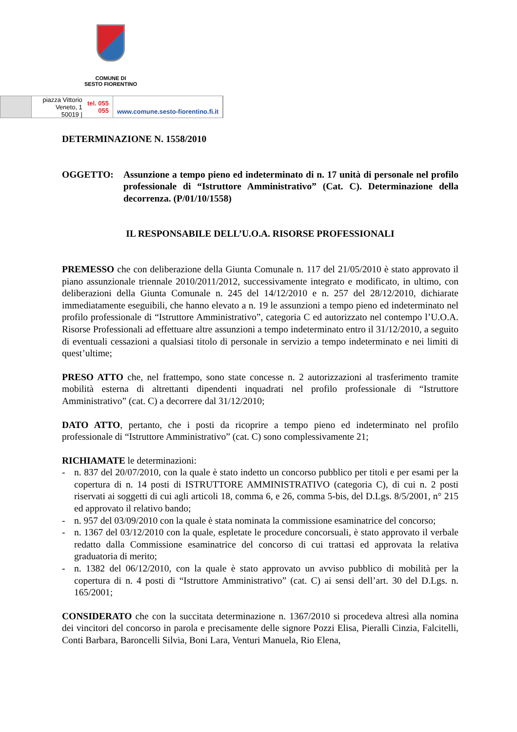COMUNE DI
SESTO FIORENTINO
piazza Vittorio Veneto, 1
50019 | tel. 055 055
www.comune.sesto-fiorentino.fi.it
DETERMINAZIONE N. 1558/2010
OGGETTO: Assunzione a tempo pieno ed indeterminato di n. 17 unità di personale nel profilo professionale di “Istruttore Amministrativo” (Cat. C). Determinazione della decorrenza. (P/01/10/1558)
IL RESPONSABILE DELL’U.O.A. RISORSE PROFESSIONALI
PREMESSO che con deliberazione della Giunta Comunale n. 117 del 21/05/2010 è stato approvato il piano assunzionale triennale 2010/2011/2012, successivamente integrato e modificato, in ultimo, con deliberazioni della Giunta Comunale n. 245 del 14/12/2010 e n. 257 del 28/12/2010, dichiarate immediatamente eseguibili, che hanno elevato a n. 19 le assunzioni a tempo pieno ed indeterminato nel profilo professionale di “Istruttore Amministrativo”, categoria C ed autorizzato nel contempo l’U.O.A. Risorse Professionali ad effettuare altre assunzioni a tempo indeterminato entro il 31/12/2010, a seguito di eventuali cessazioni a qualsiasi titolo di personale in servizio a tempo indeterminato e nei limiti di quest’ultime;
PRESO ATTO che, nel frattempo, sono state concesse n. 2 autorizzazioni al trasferimento tramite mobilità esterna di altrettanti dipendenti inquadrati nel profilo professionale di “Istruttore Amministrativo” (cat. C) a decorrere dal 31/12/2010;
DATO ATTO, pertanto, che i posti da ricoprire a tempo pieno ed indeterminato nel profilo professionale di “Istruttore Amministrativo” (cat. C) sono complessivamente 21;
RICHIAMATE le determinazioni:
- n. 837 del 20/07/2010, con la quale è stato indetto un concorso pubblico per titoli e per esami per la copertura di n. 14 posti di ISTRUTTORE AMMINISTRATIVO (categoria C), di cui n. 2 posti riservati ai soggetti di cui agli articoli 18, comma 6, e 26, comma 5-bis, del D.Lgs. 8/5/2001, n° 215 ed approvato il relativo bando;
- n. 957 del 03/09/2010 con la quale è stata nominata la commissione esaminatrice del concorso;
- n. 1367 del 03/12/2010 con la quale, espletate le procedure concorsuali, è stato approvato il verbale redatto dalla Commissione esaminatrice del concorso di cui trattasi ed approvata la relativa graduatoria di merito;
- n. 1382 del 06/12/2010, con la quale è stato approvato un avviso pubblico di mobilità per la copertura di n. 4 posti di “Istruttore Amministrativo” (cat. C) ai sensi dell’art. 30 del D.Lgs. n. 165/2001;
CONSIDERATO che con la succitata determinazione n. 1367/2010 si procedeva altresì alla nomina dei vincitori del concorso in parola e precisamente delle signore Pozzi Elisa, Pieralli Cinzia, Falcitelli, Conti Barbara, Baroncelli Silvia, Boni Lara, Venturi Manuela, Rio Elena,